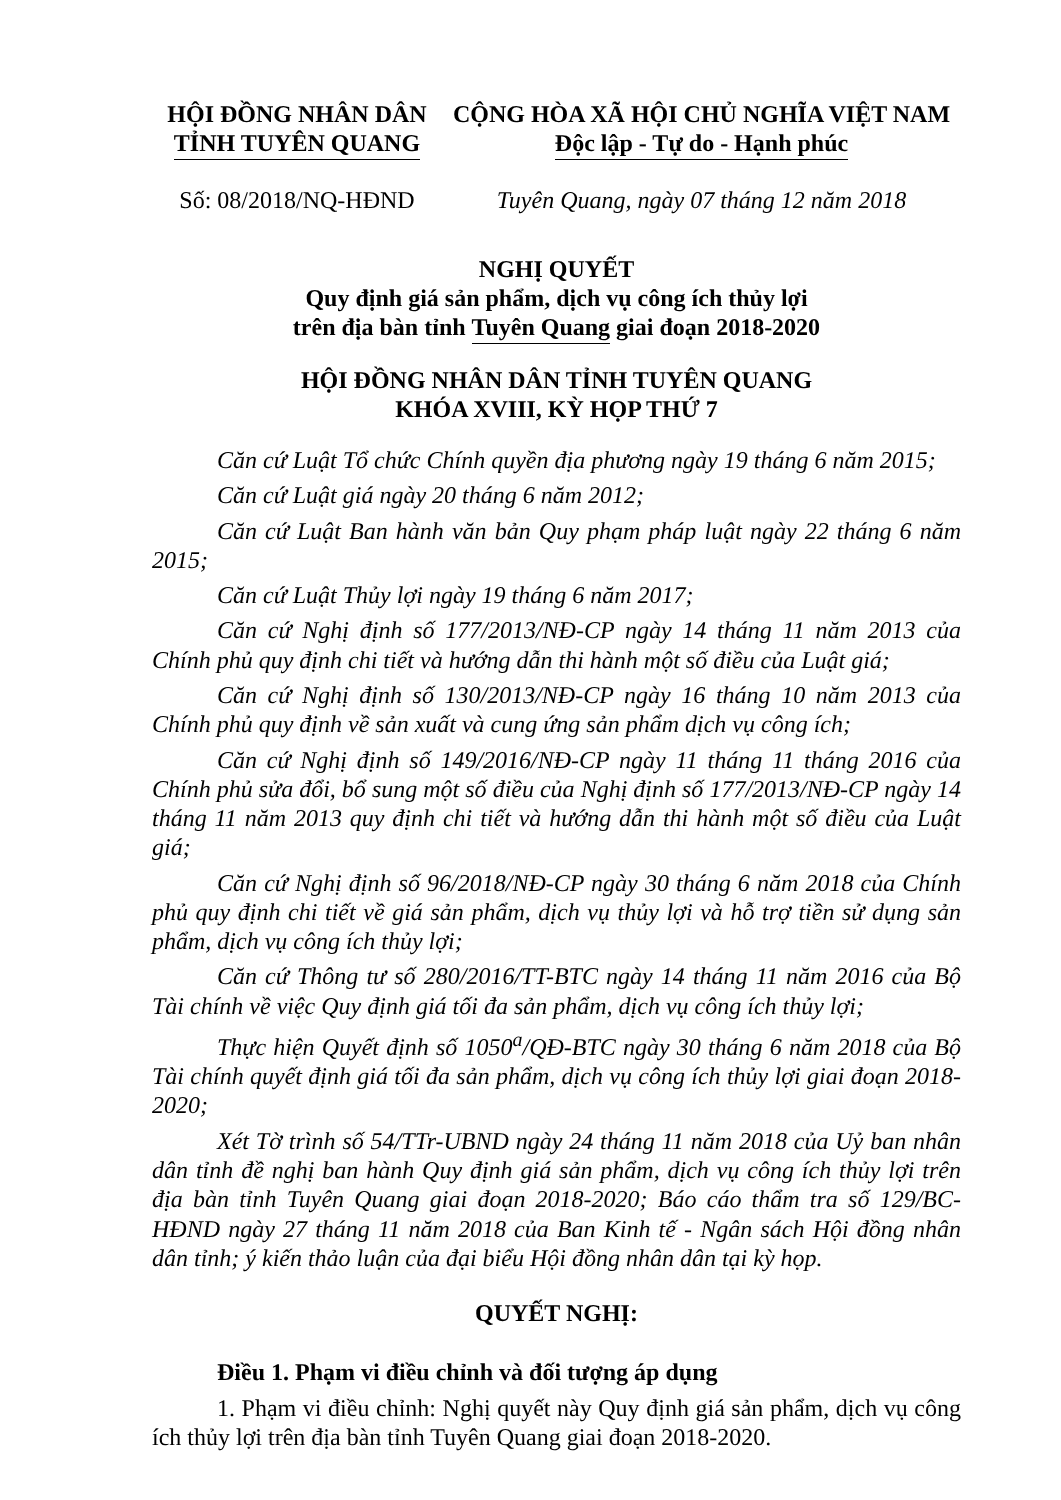HỘI ĐỒNG NHÂN DÂN
TỈNH TUYÊN QUANG
Số: 08/2018/NQ-HĐND
CỘNG HÒA XÃ HỘI CHỦ NGHĨA VIỆT NAM
Độc lập - Tự do - Hạnh phúc
Tuyên Quang, ngày 07 tháng 12 năm 2018
NGHỊ QUYẾT
Quy định giá sản phẩm, dịch vụ công ích thủy lợi
trên địa bàn tỉnh Tuyên Quang giai đoạn 2018-2020
HỘI ĐỒNG NHÂN DÂN TỈNH TUYÊN QUANG
KHÓA XVIII, KỲ HỌP THỨ 7
Căn cứ Luật Tổ chức Chính quyền địa phương ngày 19 tháng 6 năm 2015;
Căn cứ Luật giá ngày 20 tháng 6 năm 2012;
Căn cứ Luật Ban hành văn bản Quy phạm pháp luật ngày 22 tháng 6 năm 2015;
Căn cứ Luật Thủy lợi ngày 19 tháng 6 năm 2017;
Căn cứ Nghị định số 177/2013/NĐ-CP ngày 14 tháng 11 năm 2013 của Chính phủ quy định chi tiết và hướng dẫn thi hành một số điều của Luật giá;
Căn cứ Nghị định số 130/2013/NĐ-CP ngày 16 tháng 10 năm 2013 của Chính phủ quy định về sản xuất và cung ứng sản phẩm dịch vụ công ích;
Căn cứ Nghị định số 149/2016/NĐ-CP ngày 11 tháng 11 tháng 2016 của Chính phủ sửa đổi, bổ sung một số điều của Nghị định số 177/2013/NĐ-CP ngày 14 tháng 11 năm 2013 quy định chi tiết và hướng dẫn thi hành một số điều của Luật giá;
Căn cứ Nghị định số 96/2018/NĐ-CP ngày 30 tháng 6 năm 2018 của Chính phủ quy định chi tiết về giá sản phẩm, dịch vụ thủy lợi và hỗ trợ tiền sử dụng sản phẩm, dịch vụ công ích thủy lợi;
Căn cứ Thông tư số 280/2016/TT-BTC ngày 14 tháng 11 năm 2016 của Bộ Tài chính về việc Quy định giá tối đa sản phẩm, dịch vụ công ích thủy lợi;
Thực hiện Quyết định số 1050<sup>a</sup>/QĐ-BTC ngày 30 tháng 6 năm 2018 của Bộ Tài chính quyết định giá tối đa sản phẩm, dịch vụ công ích thủy lợi giai đoạn 2018-2020;
Xét Tờ trình số 54/TTr-UBND ngày 24 tháng 11 năm 2018 của Uỷ ban nhân dân tỉnh đề nghị ban hành Quy định giá sản phẩm, dịch vụ công ích thủy lợi trên địa bàn tỉnh Tuyên Quang giai đoạn 2018-2020; Báo cáo thẩm tra số 129/BC-HĐND ngày 27 tháng 11 năm 2018 của Ban Kinh tế - Ngân sách Hội đồng nhân dân tỉnh; ý kiến thảo luận của đại biểu Hội đồng nhân dân tại kỳ họp.
QUYẾT NGHỊ:
Điều 1. Phạm vi điều chỉnh và đối tượng áp dụng
1. Phạm vi điều chỉnh: Nghị quyết này Quy định giá sản phẩm, dịch vụ công ích thủy lợi trên địa bàn tỉnh Tuyên Quang giai đoạn 2018-2020.